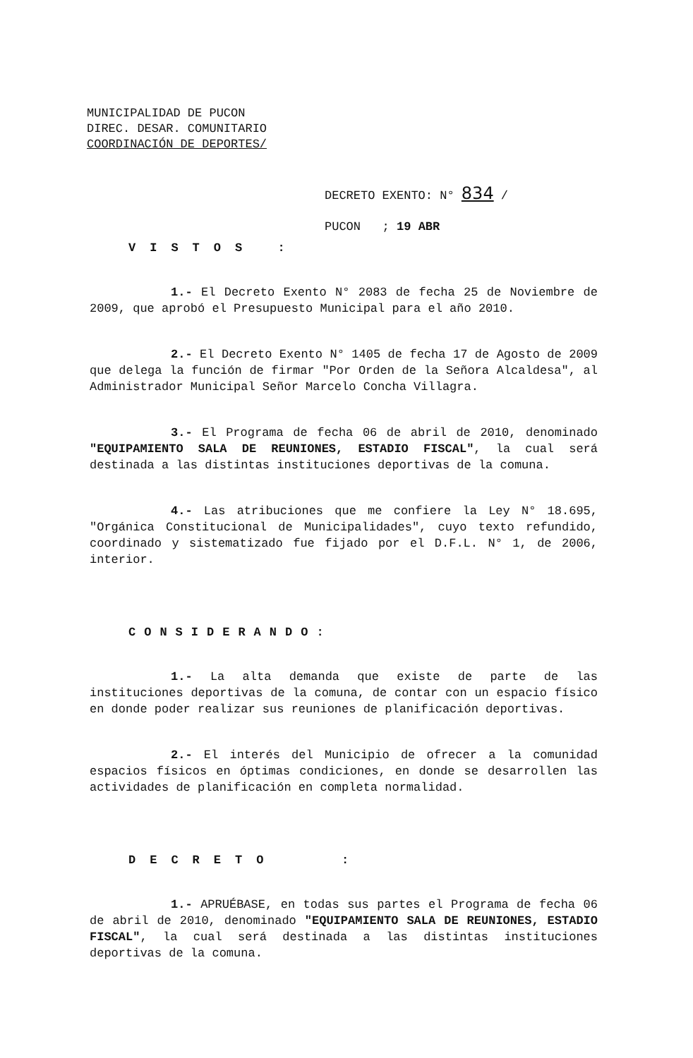MUNICIPALIDAD DE PUCON
DIREC. DESAR. COMUNITARIO
COORDINACIÓN DE DEPORTES/
DECRETO EXENTO: N° 834 /
PUCON ; 19 ABR
VISTOS :
1.- El Decreto Exento N° 2083 de fecha 25 de Noviembre de 2009, que aprobó el Presupuesto Municipal para el año 2010.
2.- El Decreto Exento N° 1405 de fecha 17 de Agosto de 2009 que delega la función de firmar "Por Orden de la Señora Alcaldesa", al Administrador Municipal Señor Marcelo Concha Villagra.
3.- El Programa de fecha 06 de abril de 2010, denominado "EQUIPAMIENTO SALA DE REUNIONES, ESTADIO FISCAL", la cual será destinada a las distintas instituciones deportivas de la comuna.
4.- Las atribuciones que me confiere la Ley N° 18.695, "Orgánica Constitucional de Municipalidades", cuyo texto refundido, coordinado y sistematizado fue fijado por el D.F.L. N° 1, de 2006, interior.
CONSIDERANDO:
1.- La alta demanda que existe de parte de las instituciones deportivas de la comuna, de contar con un espacio físico en donde poder realizar sus reuniones de planificación deportivas.
2.- El interés del Municipio de ofrecer a la comunidad espacios físicos en óptimas condiciones, en donde se desarrollen las actividades de planificación en completa normalidad.
DECRETO :
1.- APRUÉBASE, en todas sus partes el Programa de fecha 06 de abril de 2010, denominado "EQUIPAMIENTO SALA DE REUNIONES, ESTADIO FISCAL", la cual será destinada a las distintas instituciones deportivas de la comuna.